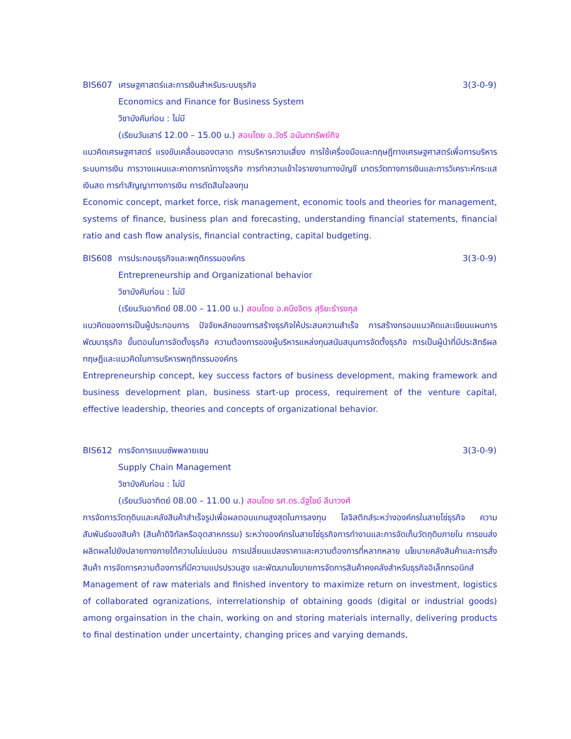BIS607 เศรษฐศาสตร์และการเงินสำหรับระบบธุรกิจ 3(3-0-9)
Economics and Finance for Business System
วิชาบังคับก่อน : ไม่มี
(เรียนวันเสาร์ 12.00 – 15.00 น.) สอนโดย อ.วัชรี อนันตทรัพย์กิจ
แนวคิดเศรษฐศาสตร์ แรงขับเคลื่อนของตลาด การบริหารความเสี่ยง การใช้เครื่องมือและทฤษฎีทางเศรษฐศาสตร์เพื่อการบริหาร ระบบการเงิน การวางแผนและคาดการณ์ทางธุรกิจ การทำความเข้าใจรายงานทางบัญชี มาตรวัดทางการเงินและการวิเคราะห์กระแสเงินสด การทำสัญญาทางการเงิน การตัดสินใจลงทุน
Economic concept, market force, risk management, economic tools and theories for management, systems of finance, business plan and forecasting, understanding financial statements, financial ratio and cash flow analysis, financial contracting, capital budgeting.
BIS608 การประกอบธุรกิจและพฤติกรรมองค์กร 3(3-0-9)
Entrepreneurship and Organizational behavior
วิชาบังคับก่อน : ไม่มี
(เรียนวันอาทิตย์ 08.00 – 11.00 น.) สอนโดย อ.คนึงจิตร สุริยะธำรงกุล
แนวคิดของการเป็นผู้ประกอบการ ปัจจัยหลักของการสร้างธุรกิจให้ประสบความสำเร็จ การสร้างกรอบแนวคิดและเขียนแผนการพัฒนาธุรกิจ ขั้นตอนในการจัดตั้งธุรกิจ ความต้องการของผู้บริหารแหล่งทุนสนับสนุนการจัดตั้งธุรกิจ การเป็นผู้นำที่มีประสิทธิผล ทฤษฎีและแนวคิดในการบริหารพฤติกรรมองค์กร
Entrepreneurship concept, key success factors of business development, making framework and business development plan, business start-up process, requirement of the venture capital, effective leadership, theories and concepts of organizational behavior.
BIS612 การจัดการแบบซัพพลายเชน 3(3-0-9)
Supply Chain Management
วิชาบังคับก่อน : ไม่มี
(เรียนวันอาทิตย์ 08.00 – 11.00 น.) สอนโดย รศ.ดร.ฉัฐไชย์ ลีนาวงศ์
การจัดการวัตถุดิบและคลังสินค้าสำเร็จรูปเพื่อผลตอบแทนสูงสุดในการลงทุน โลจิสติกส์ระหว่างองค์กรในสายโซ่ธุรกิจ ความสัมพันธ์ของสินค้า (สินค้าดิจิทัลหรืออุตสาหกรรม) ระหว่างองค์กรในสายโซ่ธุรกิจการทำงานและการจัดเก็บวัตถุดิบภายใน การขนส่งผลิตผลไปยังปลายทางภายใต้ความไม่แน่นอน การเปลี่ยนแปลงราคาและความต้องการที่หลากหลาย นโยบายคลังสินค้าและการสั่งสินค้า การจัดการความต้องการที่มีความแปรปรวนสูง และพัฒนานโยบายการจัดการสินค้าคงคลังสำหรับธุรกิจอิเล็กทรอนิกส์
Management of raw materials and finished inventory to maximize return on investment, logistics of collaborated ogranizations, interrelationship of obtaining goods (digital or industrial goods) among orgainsation in the chain, working on and storing materials internally, delivering products to final destination under uncertainty, changing prices and varying demands,